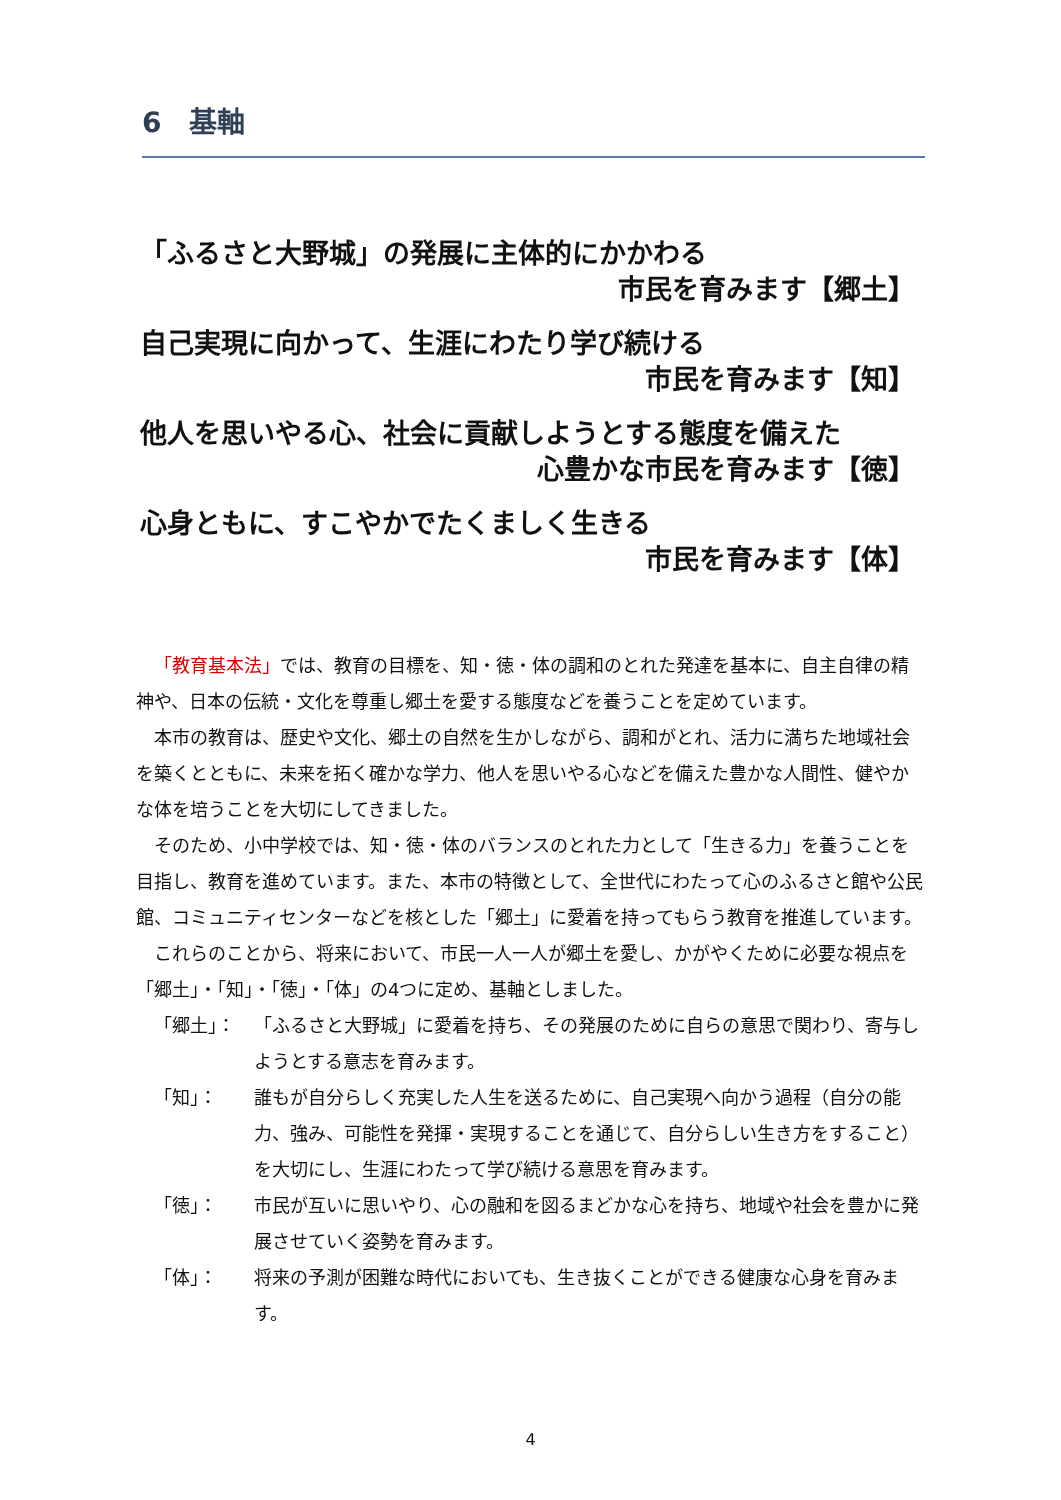6　基軸
「ふるさと大野城」の発展に主体的にかかわる
市民を育みます【郷土】
自己実現に向かって、生涯にわたり学び続ける
市民を育みます【知】
他人を思いやる心、社会に貢献しようとする態度を備えた
心豊かな市民を育みます【徳】
心身ともに、すこやかでたくましく生きる
市民を育みます【体】
「教育基本法」では、教育の目標を、知・徳・体の調和のとれた発達を基本に、自主自律の精神や、日本の伝統・文化を尊重し郷土を愛する態度などを養うことを定めています。
本市の教育は、歴史や文化、郷土の自然を生かしながら、調和がとれ、活力に満ちた地域社会を築くとともに、未来を拓く確かな学力、他人を思いやる心などを備えた豊かな人間性、健やかな体を培うことを大切にしてきました。
そのため、小中学校では、知・徳・体のバランスのとれた力として「生きる力」を養うことを目指し、教育を進めています。また、本市の特徴として、全世代にわたって心のふるさと館や公民館、コミュニティセンターなどを核とした「郷土」に愛着を持ってもらう教育を推進しています。
これらのことから、将来において、市民一人一人が郷土を愛し、かがやくために必要な視点を「郷土」・「知」・「徳」・「体」の4つに定め、基軸としました。
「郷土」： 「ふるさと大野城」に愛着を持ち、その発展のために自らの意思で関わり、寄与しようとする意志を育みます。
「知」： 誰もが自分らしく充実した人生を送るために、自己実現へ向かう過程（自分の能力、強み、可能性を発揮・実現することを通じて、自分らしい生き方をすること）を大切にし、生涯にわたって学び続ける意思を育みます。
「徳」： 市民が互いに思いやり、心の融和を図るまどかな心を持ち、地域や社会を豊かに発展させていく姿勢を育みます。
「体」： 将来の予測が困難な時代においても、生き抜くことができる健康な心身を育みます。
4